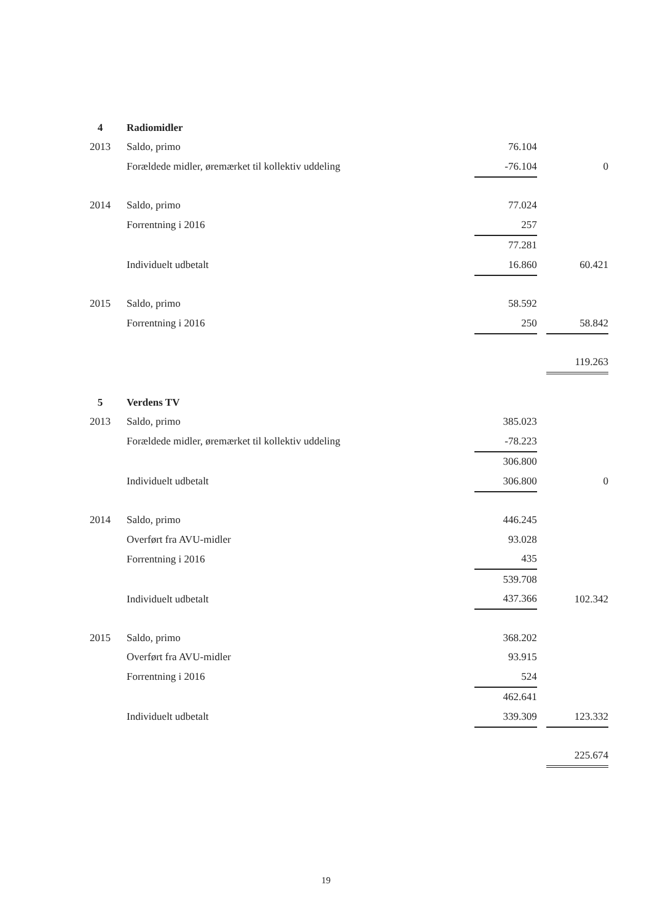| 4 | Radiomidler | | | |
| 2013 | Saldo, primo | 76.104 | | |
| | Forældede midler, øremærket til kollektiv uddeling | -76.104 | | 0 |
| 2014 | Saldo, primo | 77.024 | | |
| | Forrentning i 2016 | 257 | | |
| | | 77.281 | | |
| | Individuelt udbetalt | 16.860 | | 60.421 |
| 2015 | Saldo, primo | 58.592 | | |
| | Forrentning i 2016 | 250 | | 58.842 |
| | | | | 119.263 |
| 5 | Verdens TV | | | |
| 2013 | Saldo, primo | 385.023 | | |
| | Forældede midler, øremærket til kollektiv uddeling | -78.223 | | |
| | | 306.800 | | |
| | Individuelt udbetalt | 306.800 | | 0 |
| 2014 | Saldo, primo | 446.245 | | |
| | Overført fra AVU-midler | 93.028 | | |
| | Forrentning i 2016 | 435 | | |
| | | 539.708 | | |
| | Individuelt udbetalt | 437.366 | | 102.342 |
| 2015 | Saldo, primo | 368.202 | | |
| | Overført fra AVU-midler | 93.915 | | |
| | Forrentning i 2016 | 524 | | |
| | | 462.641 | | |
| | Individuelt udbetalt | 339.309 | | 123.332 |
| | | | | 225.674 |
19